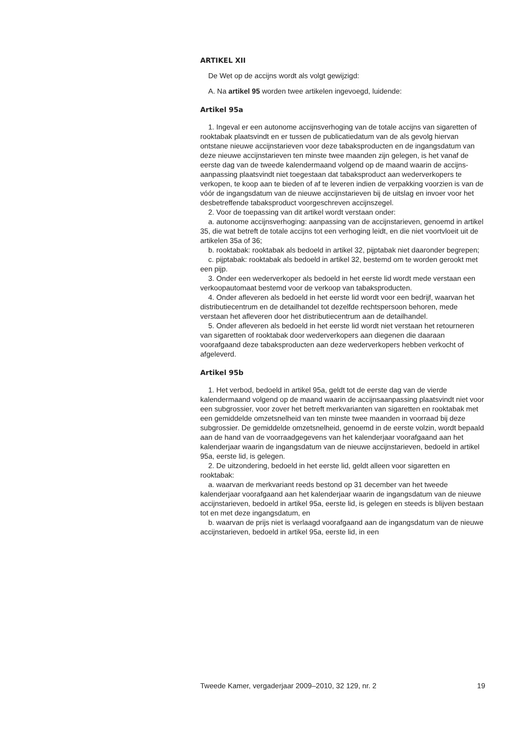ARTIKEL XII
De Wet op de accijns wordt als volgt gewijzigd:
A. Na artikel 95 worden twee artikelen ingevoegd, luidende:
Artikel 95a
1. Ingeval er een autonome accijnsverhoging van de totale accijns van sigaretten of rooktabak plaatsvindt en er tussen de publicatiedatum van de als gevolg hiervan ontstane nieuwe accijnstarieven voor deze tabaksproducten en de ingangsdatum van deze nieuwe accijnstarieven ten minste twee maanden zijn gelegen, is het vanaf de eerste dag van de tweede kalendermaand volgend op de maand waarin de accijns-aanpassing plaatsvindt niet toegestaan dat tabaksproduct aan wederverkopers te verkopen, te koop aan te bieden of af te leveren indien de verpakking voorzien is van de vóór de ingangsdatum van de nieuwe accijnstarieven bij de uitslag en invoer voor het desbetreffende tabaksproduct voorgeschreven accijnszegel.
2. Voor de toepassing van dit artikel wordt verstaan onder:
a. autonome accijnsverhoging: aanpassing van de accijnstarieven, genoemd in artikel 35, die wat betreft de totale accijns tot een verhoging leidt, en die niet voortvloeit uit de artikelen 35a of 36;
b. rooktabak: rooktabak als bedoeld in artikel 32, pijptabak niet daaronder begrepen;
c. pijptabak: rooktabak als bedoeld in artikel 32, bestemd om te worden gerookt met een pijp.
3. Onder een wederverkoper als bedoeld in het eerste lid wordt mede verstaan een verkoopautomaat bestemd voor de verkoop van tabaksproducten.
4. Onder afleveren als bedoeld in het eerste lid wordt voor een bedrijf, waarvan het distributiecentrum en de detailhandel tot dezelfde rechtspersoon behoren, mede verstaan het afleveren door het distributiecentrum aan de detailhandel.
5. Onder afleveren als bedoeld in het eerste lid wordt niet verstaan het retourneren van sigaretten of rooktabak door wederverkopers aan diegenen die daaraan voorafgaand deze tabaksproducten aan deze wederverkopers hebben verkocht of afgeleverd.
Artikel 95b
1. Het verbod, bedoeld in artikel 95a, geldt tot de eerste dag van de vierde kalendermaand volgend op de maand waarin de accijnsaanpassing plaatsvindt niet voor een subgrossier, voor zover het betreft merkvarianten van sigaretten en rooktabak met een gemiddelde omzetsnelheid van ten minste twee maanden in voorraad bij deze subgrossier. De gemiddelde omzetsnelheid, genoemd in de eerste volzin, wordt bepaald aan de hand van de voorraadgegevens van het kalenderjaar voorafgaand aan het kalenderjaar waarin de ingangsdatum van de nieuwe accijnstarieven, bedoeld in artikel 95a, eerste lid, is gelegen.
2. De uitzondering, bedoeld in het eerste lid, geldt alleen voor sigaretten en rooktabak:
a. waarvan de merkvariant reeds bestond op 31 december van het tweede kalenderjaar voorafgaand aan het kalenderjaar waarin de ingangsdatum van de nieuwe accijnstarieven, bedoeld in artikel 95a, eerste lid, is gelegen en steeds is blijven bestaan tot en met deze ingangsdatum, en
b. waarvan de prijs niet is verlaagd voorafgaand aan de ingangsdatum van de nieuwe accijnstarieven, bedoeld in artikel 95a, eerste lid, in een
Tweede Kamer, vergaderjaar 2009–2010, 32 129, nr. 2 19